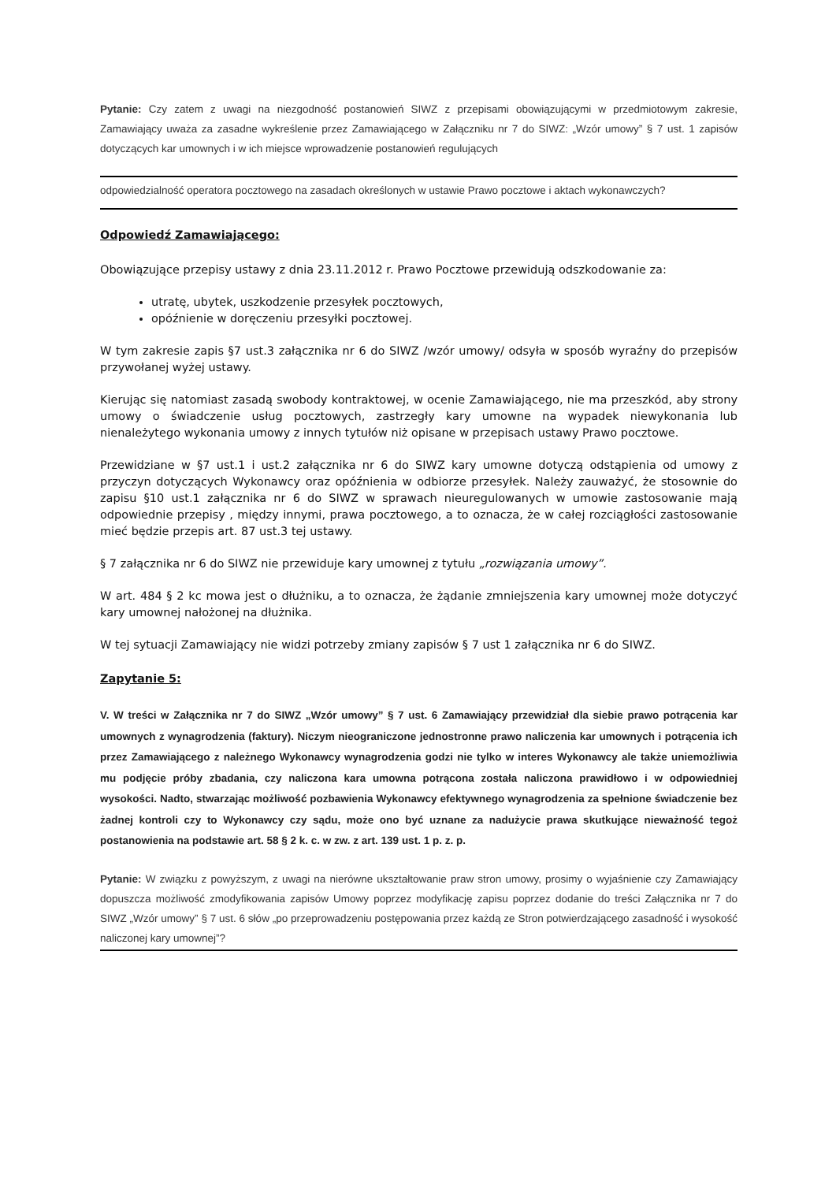Pytanie: Czy zatem z uwagi na niezgodność postanowień SIWZ z przepisami obowiązującymi w przedmiotowym zakresie, Zamawiający uważa za zasadne wykreślenie przez Zamawiającego w Załączniku nr 7 do SIWZ: „Wzór umowy” § 7 ust. 1 zapisów dotyczących kar umownych i w ich miejsce wprowadzenie postanowień regulujących
odpowiedzialność operatora pocztowego na zasadach określonych w ustawie Prawo pocztowe i aktach wykonawczych?
Odpowiedź Zamawiającego:
Obowiązujące przepisy ustawy z dnia 23.11.2012 r. Prawo Pocztowe przewidują odszkodowanie za:
utratę, ubytek, uszkodzenie przesyłek pocztowych,
opóźnienie w doręczeniu przesyłki pocztowej.
W tym zakresie zapis §7 ust.3 załącznika nr 6 do SIWZ /wzór umowy/ odsyła w sposób wyraźny do przepisów przywołanej wyżej ustawy.
Kierując się natomiast zasadą swobody kontraktowej, w ocenie Zamawiającego, nie ma przeszkód, aby strony umowy o świadczenie usług pocztowych, zastrzegły kary umowne na wypadek niewykonania lub nienależytego wykonania umowy z innych tytułów niż opisane w przepisach ustawy Prawo pocztowe.
Przewidziane w §7 ust.1 i ust.2 załącznika nr 6 do SIWZ kary umowne dotyczą odstąpienia od umowy z przyczyn dotyczących Wykonawcy oraz opóźnienia w odbiorze przesyłek. Należy zauważyć, że stosownie do zapisu §10 ust.1 załącznika nr 6 do SIWZ w sprawach nieuregulowanych w umowie zastosowanie mają odpowiednie przepisy , między innymi, prawa pocztowego, a to oznacza, że w całej rozciągłości zastosowanie mieć będzie przepis art. 87 ust.3 tej ustawy.
§ 7 załącznika nr 6 do SIWZ nie przewiduje kary umownej z tytułu „rozwiązania umowy”.
W art. 484 § 2 kc mowa jest o dłużniku, a to oznacza, że żądanie zmniejszenia kary umownej może dotyczyć kary umownej nałożonej na dłużnika.
W tej sytuacji Zamawiający nie widzi potrzeby zmiany zapisów § 7 ust 1 załącznika nr 6 do SIWZ.
Zapytanie 5:
V. W treści w Załącznika nr 7 do SIWZ „Wzór umowy” § 7 ust. 6 Zamawiający przewidział dla siebie prawo potrącenia kar umownych z wynagrodzenia (faktury). Niczym nieograniczone jednostronne prawo naliczenia kar umownych i potrącenia ich przez Zamawiającego z należnego Wykonawcy wynagrodzenia godzi nie tylko w interes Wykonawcy ale także uniemożliwia mu podjęcie próby zbadania, czy naliczona kara umowna potrącona została naliczona prawidłowo i w odpowiedniej wysokości. Nadto, stwarzając możliwość pozbawienia Wykonawcy efektywnego wynagrodzenia za spełnione świadczenie bez żadnej kontroli czy to Wykonawcy czy sądu, może ono być uznane za nadużycie prawa skutkujące nieważność tegoż postanowienia na podstawie art. 58 § 2 k. c. w zw. z art. 139 ust. 1 p. z. p.
Pytanie: W związku z powyższym, z uwagi na nierówne ukształtowanie praw stron umowy, prosimy o wyjaśnienie czy Zamawiający dopuszcza możliwość zmodyfikowania zapisów Umowy poprzez modyfikację zapisu poprzez dodanie do treści Załącznika nr 7 do SIWZ „Wzór umowy” § 7 ust. 6 słów „po przeprowadzeniu postępowania przez każdą ze Stron potwierdzającego zasadność i wysokość naliczonej kary umownej”?